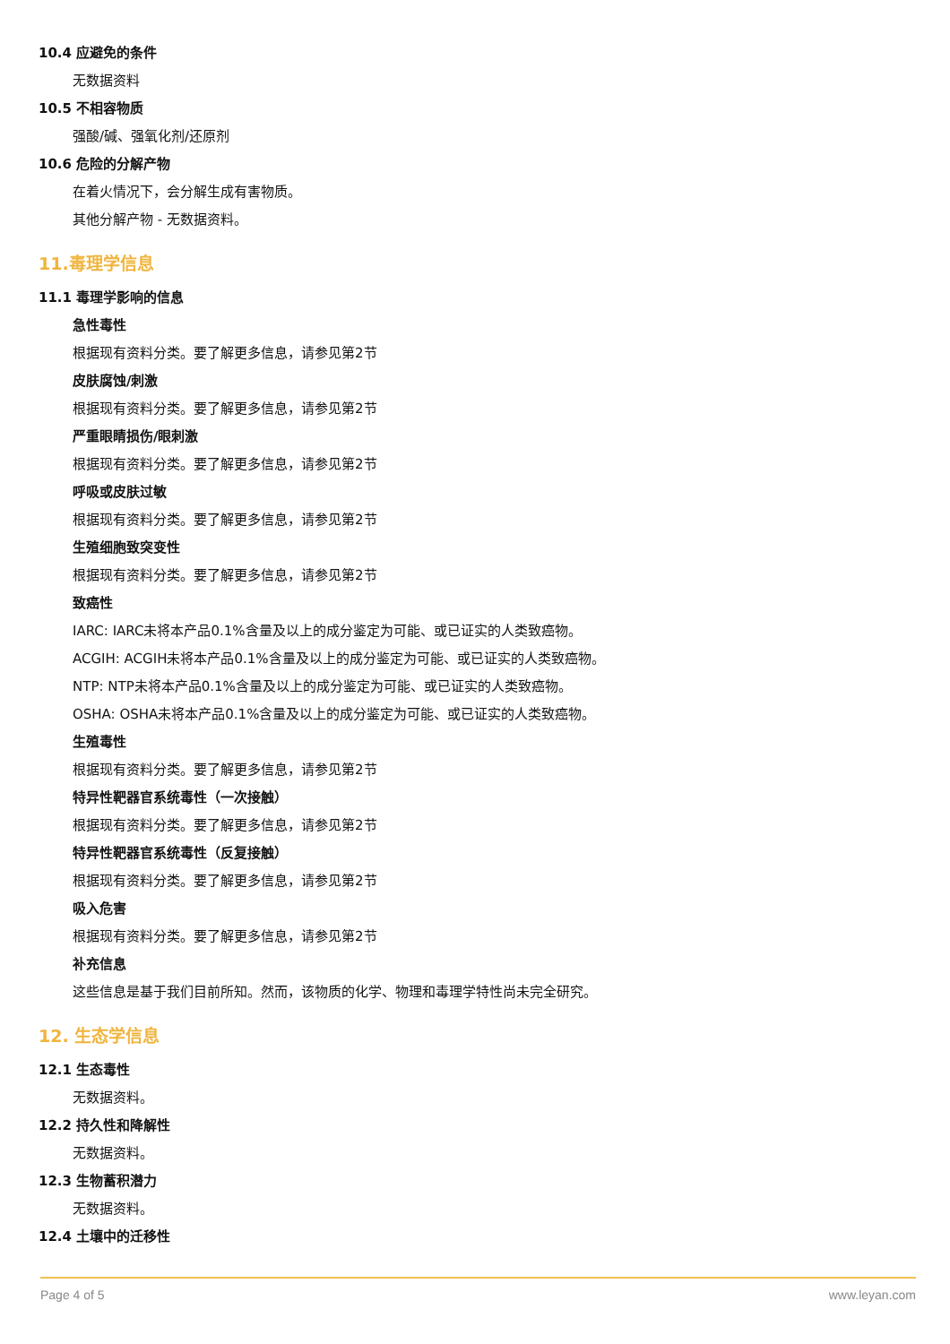10.4 应避免的条件
无数据资料
10.5 不相容物质
强酸/碱、强氧化剂/还原剂
10.6 危险的分解产物
在着火情况下，会分解生成有害物质。
其他分解产物 - 无数据资料。
11.毒理学信息
11.1 毒理学影响的信息
急性毒性
根据现有资料分类。要了解更多信息，请参见第2节
皮肤腐蚀/刺激
根据现有资料分类。要了解更多信息，请参见第2节
严重眼睛损伤/眼刺激
根据现有资料分类。要了解更多信息，请参见第2节
呼吸或皮肤过敏
根据现有资料分类。要了解更多信息，请参见第2节
生殖细胞致突变性
根据现有资料分类。要了解更多信息，请参见第2节
致癌性
IARC: IARC未将本产品0.1%含量及以上的成分鉴定为可能、或已证实的人类致癌物。
ACGIH: ACGIH未将本产品0.1%含量及以上的成分鉴定为可能、或已证实的人类致癌物。
NTP: NTP未将本产品0.1%含量及以上的成分鉴定为可能、或已证实的人类致癌物。
OSHA: OSHA未将本产品0.1%含量及以上的成分鉴定为可能、或已证实的人类致癌物。
生殖毒性
根据现有资料分类。要了解更多信息，请参见第2节
特异性靶器官系统毒性（一次接触）
根据现有资料分类。要了解更多信息，请参见第2节
特异性靶器官系统毒性（反复接触）
根据现有资料分类。要了解更多信息，请参见第2节
吸入危害
根据现有资料分类。要了解更多信息，请参见第2节
补充信息
这些信息是基于我们目前所知。然而，该物质的化学、物理和毒理学特性尚未完全研究。
12. 生态学信息
12.1 生态毒性
无数据资料。
12.2 持久性和降解性
无数据资料。
12.3 生物蓄积潜力
无数据资料。
12.4 土壤中的迁移性
Page 4 of 5 www.leyan.com